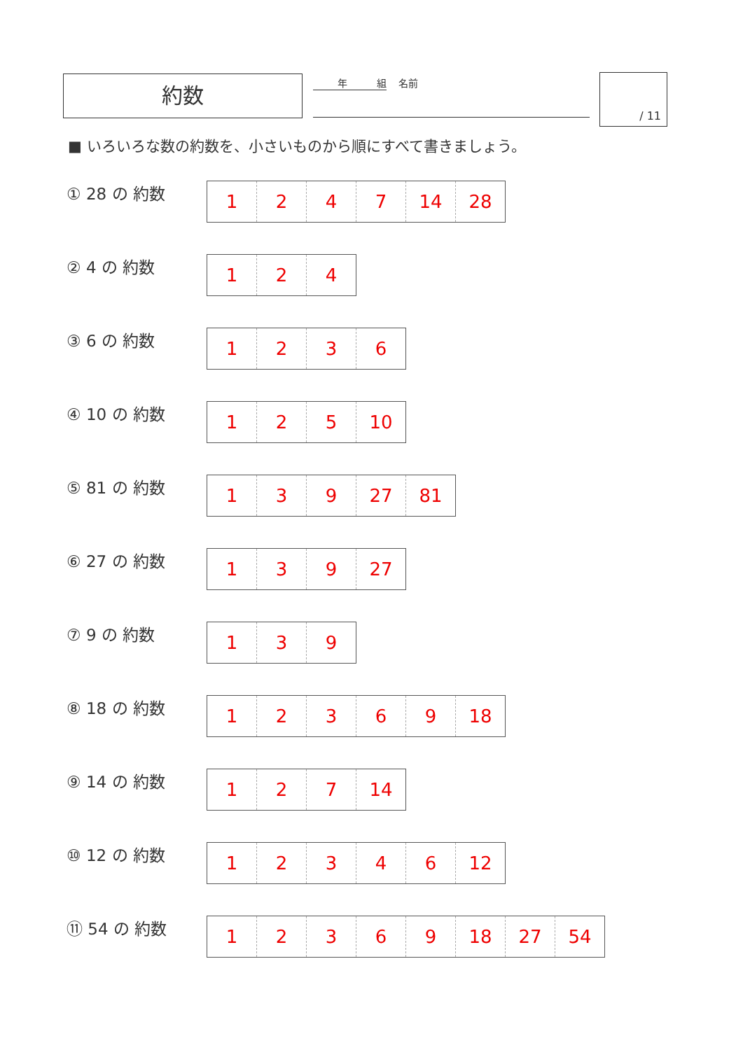約数
年　　　組
名前
/ 11
■ いろいろな数の約数を、小さいものから順にすべて書きましょう。
① 28 の 約数
| 1 | 2 | 4 | 7 | 14 | 28 |
② 4 の 約数
| 1 | 2 | 4 |
③ 6 の 約数
| 1 | 2 | 3 | 6 |
④ 10 の 約数
| 1 | 2 | 5 | 10 |
⑤ 81 の 約数
| 1 | 3 | 9 | 27 | 81 |
⑥ 27 の 約数
| 1 | 3 | 9 | 27 |
⑦ 9 の 約数
| 1 | 3 | 9 |
⑧ 18 の 約数
| 1 | 2 | 3 | 6 | 9 | 18 |
⑨ 14 の 約数
| 1 | 2 | 7 | 14 |
⑩ 12 の 約数
| 1 | 2 | 3 | 4 | 6 | 12 |
⑪ 54 の 約数
| 1 | 2 | 3 | 6 | 9 | 18 | 27 | 54 |